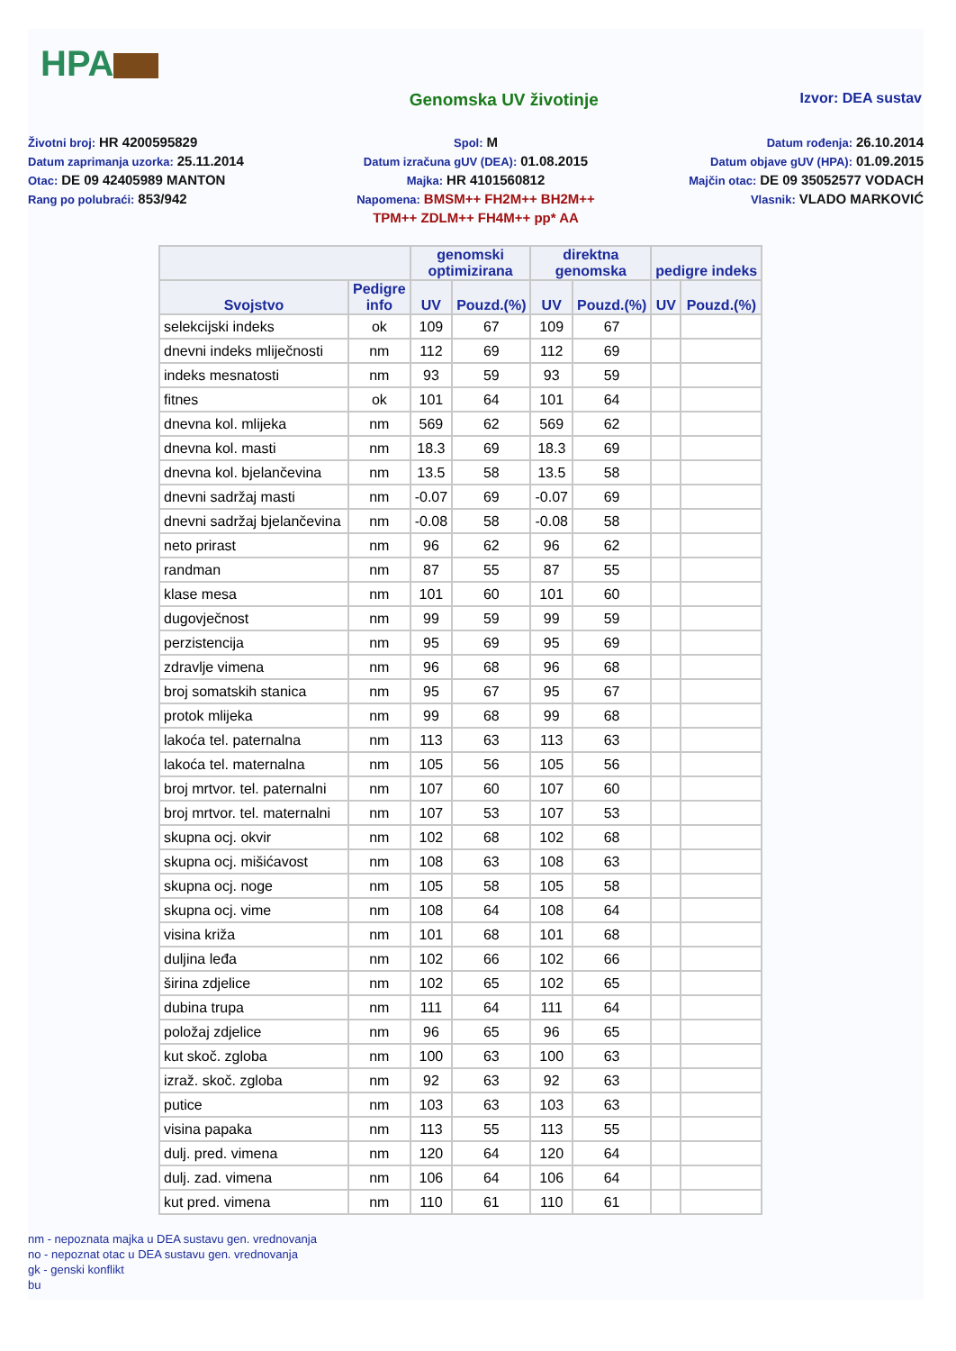HPA
Genomska UV životinje
Izvor: DEA sustav
Životni broj: HR 4200595829
Datum zaprimanja uzorka: 25.11.2014
Otac: DE 09 42405989 MANTON
Rang po polubraći: 853/942
Spol: M
Datum izračuna gUV (DEA): 01.08.2015
Majka: HR 4101560812
Napomena: BMSM++ FH2M++ BH2M++
TPM++ ZDLM++ FH4M++ pp* AA
Datum rođenja: 26.10.2014
Datum objave gUV (HPA): 01.09.2015
Majčin otac: DE 09 35052577 VODACH
Vlasnik: VLADO MARKOVIĆ
| | | genomski optimizirana | | direktna genomska | | pedigre indeks | |
| --- | --- | --- | --- | --- | --- | --- | --- |
| Svojstvo | Pedigre info | UV | Pouzd.(%) | UV | Pouzd.(%) | UV | Pouzd.(%) |
| selekcijski indeks | ok | 109 | 67 | 109 | 67 | | |
| dnevni indeks mliječnosti | nm | 112 | 69 | 112 | 69 | | |
| indeks mesnatosti | nm | 93 | 59 | 93 | 59 | | |
| fitnes | ok | 101 | 64 | 101 | 64 | | |
| dnevna kol. mlijeka | nm | 569 | 62 | 569 | 62 | | |
| dnevna kol. masti | nm | 18.3 | 69 | 18.3 | 69 | | |
| dnevna kol. bjelančevina | nm | 13.5 | 58 | 13.5 | 58 | | |
| dnevni sadržaj masti | nm | -0.07 | 69 | -0.07 | 69 | | |
| dnevni sadržaj bjelančevina | nm | -0.08 | 58 | -0.08 | 58 | | |
| neto prirast | nm | 96 | 62 | 96 | 62 | | |
| randman | nm | 87 | 55 | 87 | 55 | | |
| klase mesa | nm | 101 | 60 | 101 | 60 | | |
| dugovječnost | nm | 99 | 59 | 99 | 59 | | |
| perzistencija | nm | 95 | 69 | 95 | 69 | | |
| zdravlje vimena | nm | 96 | 68 | 96 | 68 | | |
| broj somatskih stanica | nm | 95 | 67 | 95 | 67 | | |
| protok mlijeka | nm | 99 | 68 | 99 | 68 | | |
| lakoća tel. paternalna | nm | 113 | 63 | 113 | 63 | | |
| lakoća tel. maternalna | nm | 105 | 56 | 105 | 56 | | |
| broj mrtvor. tel. paternalni | nm | 107 | 60 | 107 | 60 | | |
| broj mrtvor. tel. maternalni | nm | 107 | 53 | 107 | 53 | | |
| skupna ocj. okvir | nm | 102 | 68 | 102 | 68 | | |
| skupna ocj. mišićavost | nm | 108 | 63 | 108 | 63 | | |
| skupna ocj. noge | nm | 105 | 58 | 105 | 58 | | |
| skupna ocj. vime | nm | 108 | 64 | 108 | 64 | | |
| visina križa | nm | 101 | 68 | 101 | 68 | | |
| duljina leđa | nm | 102 | 66 | 102 | 66 | | |
| širina zdjelice | nm | 102 | 65 | 102 | 65 | | |
| dubina trupa | nm | 111 | 64 | 111 | 64 | | |
| položaj zdjelice | nm | 96 | 65 | 96 | 65 | | |
| kut skoč. zgloba | nm | 100 | 63 | 100 | 63 | | |
| izraž. skoč. zgloba | nm | 92 | 63 | 92 | 63 | | |
| putice | nm | 103 | 63 | 103 | 63 | | |
| visina papaka | nm | 113 | 55 | 113 | 55 | | |
| dulj. pred. vimena | nm | 120 | 64 | 120 | 64 | | |
| dulj. zad. vimena | nm | 106 | 64 | 106 | 64 | | |
| kut pred. vimena | nm | 110 | 61 | 110 | 61 | | |
nm - nepoznata majka u DEA sustavu gen. vrednovanja
no - nepoznat otac u DEA sustavu gen. vrednovanja
gk - genski konflikt
bu